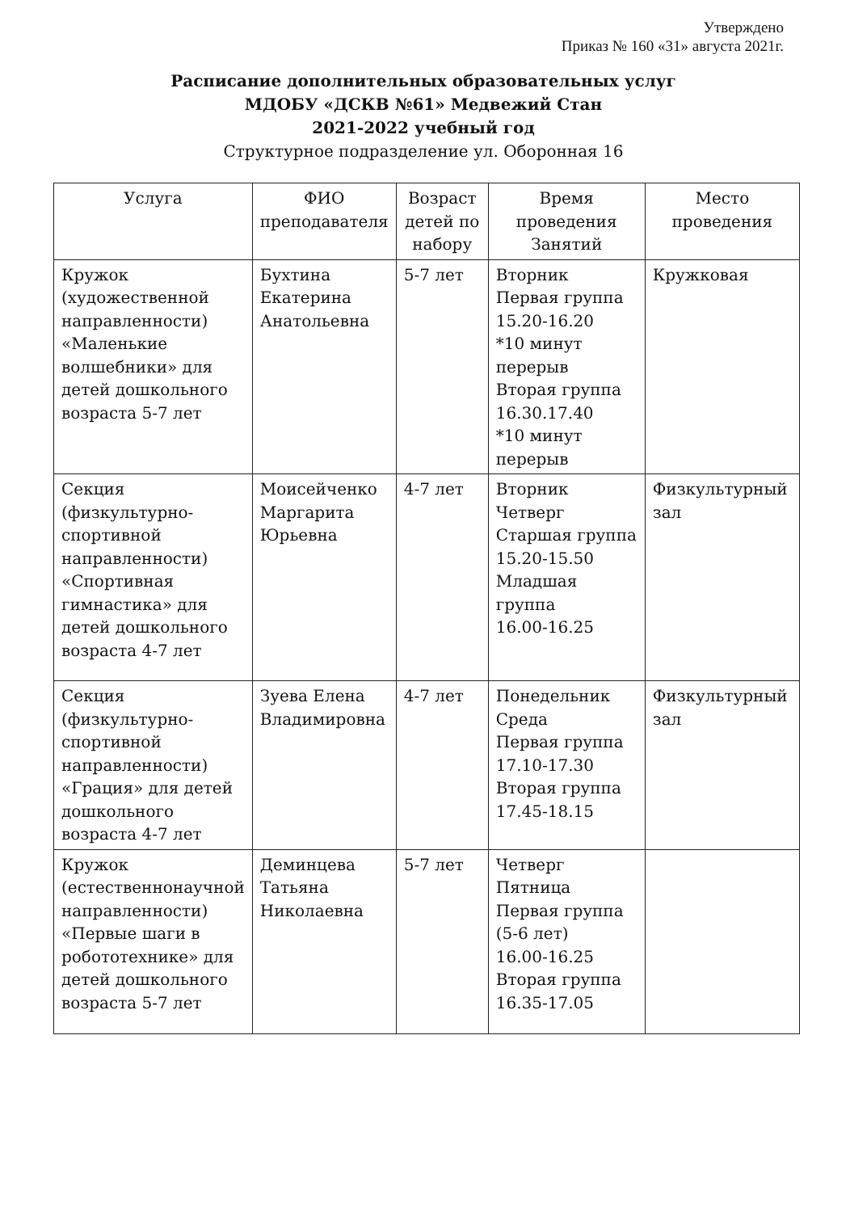Утверждено
Приказ № 160 «31» августа 2021г.
Расписание дополнительных образовательных услуг
МДОБУ «ДСКВ №61» Медвежий Стан
2021-2022 учебный год
Структурное подразделение ул. Оборонная 16
| Услуга | ФИО преподавателя | Возраст детей по набору | Время проведения Занятий | Место проведения |
| --- | --- | --- | --- | --- |
| Кружок (художественной направленности) «Маленькие волшебники» для детей дошкольного возраста 5-7 лет | Бухтина Екатерина Анатольевна | 5-7 лет | Вторник Первая группа 15.20-16.20 *10 минут перерыв Вторая группа 16.30.17.40 *10 минут перерыв | Кружковая |
| Секция (физкультурно-спортивной направленности) «Спортивная гимнастика» для детей дошкольного возраста 4-7 лет | Моисейченко Маргарита Юрьевна | 4-7 лет | Вторник Четверг Старшая группа 15.20-15.50 Младшая группа 16.00-16.25 | Физкультурный зал |
| Секция (физкультурно-спортивной направленности) «Грация» для детей дошкольного возраста 4-7 лет | Зуева Елена Владимировна | 4-7 лет | Понедельник Среда Первая группа 17.10-17.30 Вторая группа 17.45-18.15 | Физкультурный зал |
| Кружок (естественнонаучной направленности) «Первые шаги в робототехнике» для детей дошкольного возраста 5-7 лет | Деминцева Татьяна Николаевна | 5-7 лет | Четверг Пятница Первая группа (5-6 лет) 16.00-16.25 Вторая группа 16.35-17.05 | |